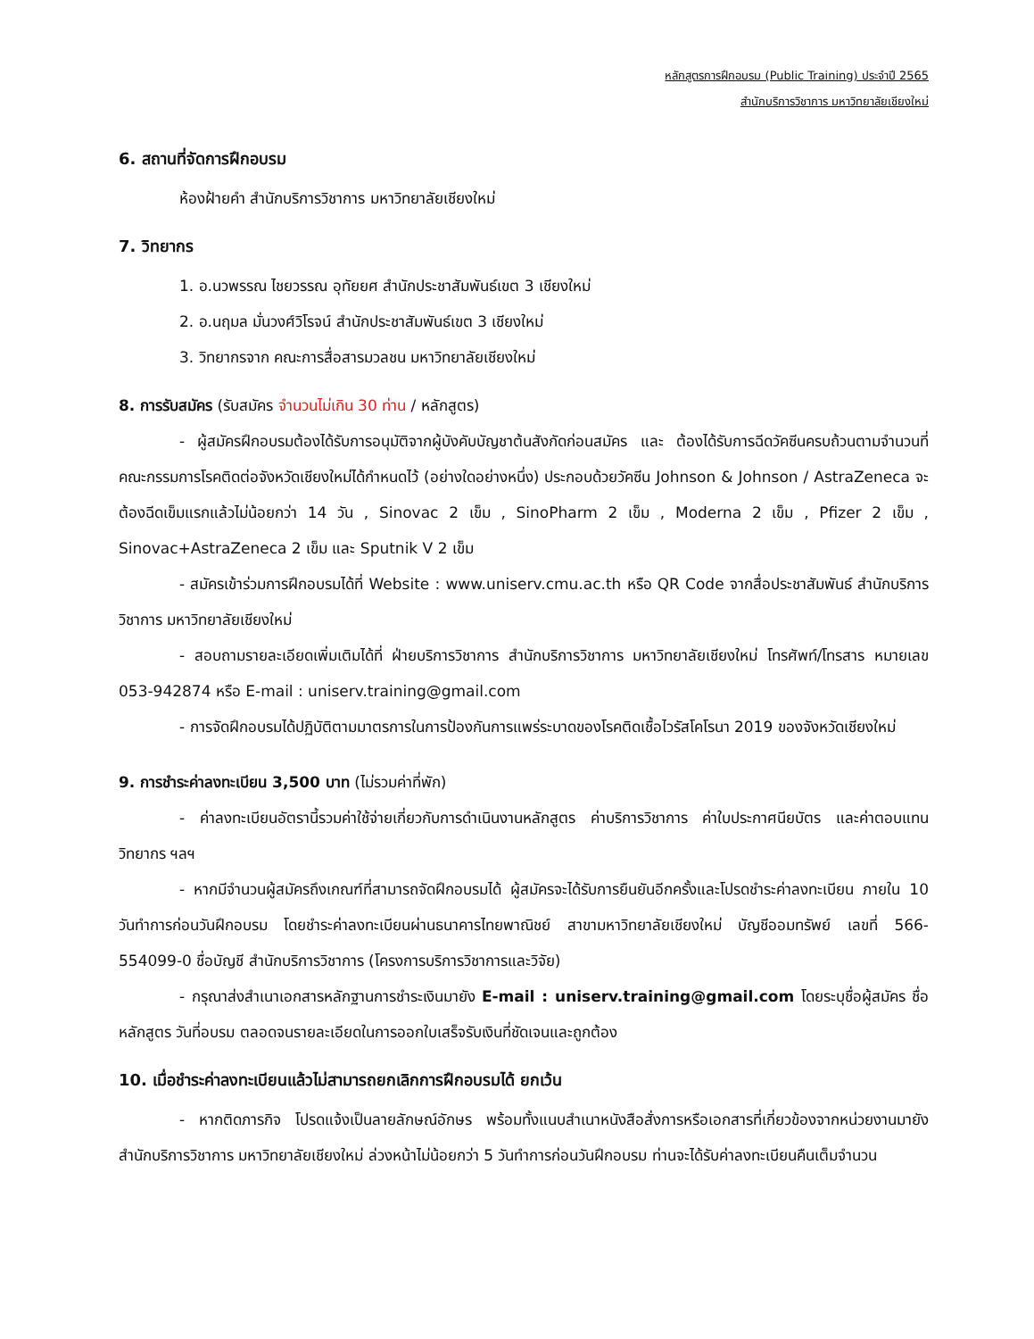หลักสูตรการฝึกอบรม (Public Training) ประจำปี 2565
สำนักบริการวิชาการ มหาวิทยาลัยเชียงใหม่
6. สถานที่จัดการฝึกอบรม
ห้องฝ้ายคำ สำนักบริการวิชาการ มหาวิทยาลัยเชียงใหม่
7. วิทยากร
1. อ.นวพรรณ ไชยวรรณ อุทัยยศ สำนักประชาสัมพันธ์เขต 3 เชียงใหม่
2. อ.นฤมล มั่นวงศ์วิโรจน์ สำนักประชาสัมพันธ์เขต 3 เชียงใหม่
3. วิทยากรจาก คณะการสื่อสารมวลชน มหาวิทยาลัยเชียงใหม่
8. การรับสมัคร (รับสมัคร จำนวนไม่เกิน 30 ท่าน / หลักสูตร)
- ผู้สมัครฝึกอบรมต้องได้รับการอนุมัติจากผู้บังคับบัญชาต้นสังกัดก่อนสมัคร และ ต้องได้รับการฉีดวัคซีนครบถ้วนตามจำนวนที่คณะกรรมการโรคติดต่อจังหวัดเชียงใหม่ได้กำหนดไว้ (อย่างใดอย่างหนึ่ง) ประกอบด้วยวัคซีน Johnson & Johnson / AstraZeneca จะต้องฉีดเข็มแรกแล้วไม่น้อยกว่า 14 วัน , Sinovac 2 เข็ม , SinoPharm 2 เข็ม , Moderna 2 เข็ม , Pfizer 2 เข็ม , Sinovac+AstraZeneca 2 เข็ม และ Sputnik V 2 เข็ม
- สมัครเข้าร่วมการฝึกอบรมได้ที่ Website : www.uniserv.cmu.ac.th หรือ QR Code จากสื่อประชาสัมพันธ์ สำนักบริการวิชาการ มหาวิทยาลัยเชียงใหม่
- สอบถามรายละเอียดเพิ่มเติมได้ที่ ฝ่ายบริการวิชาการ สำนักบริการวิชาการ มหาวิทยาลัยเชียงใหม่ โทรศัพท์/โทรสาร หมายเลข 053-942874 หรือ E-mail : uniserv.training@gmail.com
- การจัดฝึกอบรมได้ปฏิบัติตามมาตรการในการป้องกันการแพร่ระบาดของโรคติดเชื้อไวรัสโคโรนา 2019 ของจังหวัดเชียงใหม่
9. การชำระค่าลงทะเบียน 3,500 บาท (ไม่รวมค่าที่พัก)
- ค่าลงทะเบียนอัตรานี้รวมค่าใช้จ่ายเกี่ยวกับการดำเนินงานหลักสูตร ค่าบริการวิชาการ ค่าใบประกาศนียบัตร และค่าตอบแทนวิทยากร ฯลฯ
- หากมีจำนวนผู้สมัครถึงเกณฑ์ที่สามารถจัดฝึกอบรมได้ ผู้สมัครจะได้รับการยืนยันอีกครั้งและโปรดชำระค่าลงทะเบียน ภายใน 10 วันทำการก่อนวันฝึกอบรม โดยชำระค่าลงทะเบียนผ่านธนาคารไทยพาณิชย์ สาขามหาวิทยาลัยเชียงใหม่ บัญชีออมทรัพย์ เลขที่ 566-554099-0 ชื่อบัญชี สำนักบริการวิชาการ (โครงการบริการวิชาการและวิจัย)
- กรุณาส่งสำเนาเอกสารหลักฐานการชำระเงินมายัง E-mail : uniserv.training@gmail.com โดยระบุชื่อผู้สมัคร ชื่อหลักสูตร วันที่อบรม ตลอดจนรายละเอียดในการออกใบเสร็จรับเงินที่ชัดเจนและถูกต้อง
10. เมื่อชำระค่าลงทะเบียนแล้วไม่สามารถยกเลิกการฝึกอบรมได้ ยกเว้น
- หากติดภารกิจ โปรดแจ้งเป็นลายลักษณ์อักษร พร้อมทั้งแนบสำเนาหนังสือสั่งการหรือเอกสารที่เกี่ยวข้องจากหน่วยงานมายังสำนักบริการวิชาการ มหาวิทยาลัยเชียงใหม่ ล่วงหน้าไม่น้อยกว่า 5 วันทำการก่อนวันฝึกอบรม ท่านจะได้รับค่าลงทะเบียนคืนเต็มจำนวน